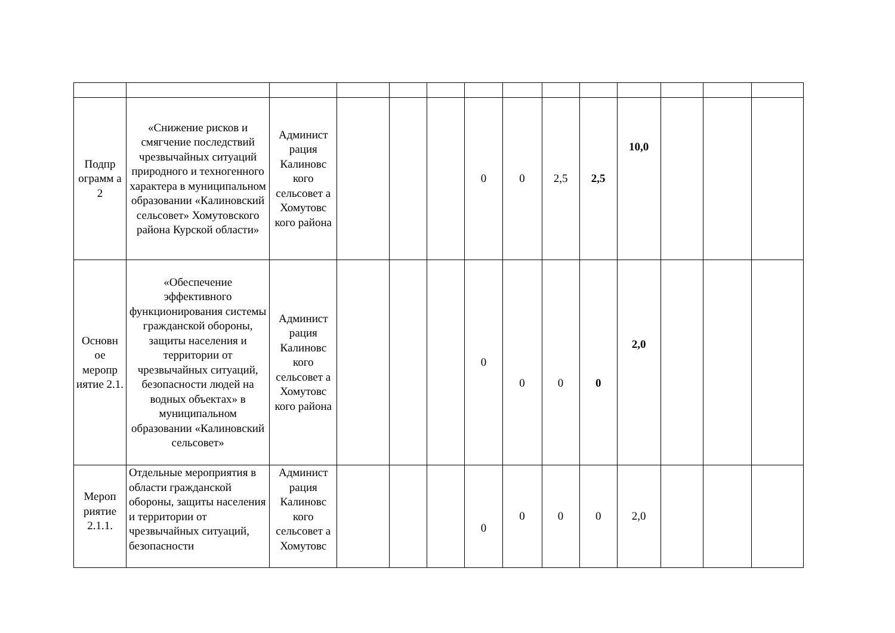| Подпр ограмм а 2 | «Снижение рисков и смягчение последствий чрезвычайных ситуаций природного и техногенного характера в муниципальном образовании «Калиновский сельсовет» Хомутовского района Курской области» | Админист рация Калиновс кого сельсовет а Хомутовс кого района | | | | 0 | 0 | 2,5 | 2,5 | 10,0 | | | |
| Основн ое меропр иятие 2.1. | «Обеспечение эффективного функционирования системы гражданской обороны, защиты населения и территории от чрезвычайных ситуаций, безопасности людей на водных объектах» в муниципальном образовании «Калиновский сельсовет» | Админист рация Калиновс кого сельсовет а Хомутовс кого района | | | | 0 | 0 | 0 | 0 | 2,0 | | | |
| Мероп риятие 2.1.1. | Отдельные мероприятия в области гражданской обороны, защиты населения и территории от чрезвычайных ситуаций, безопасности | Админист рация Калиновс кого сельсовет а Хомутовс | | | | 0 | 0 | 0 | 0 | 2,0 | | | |